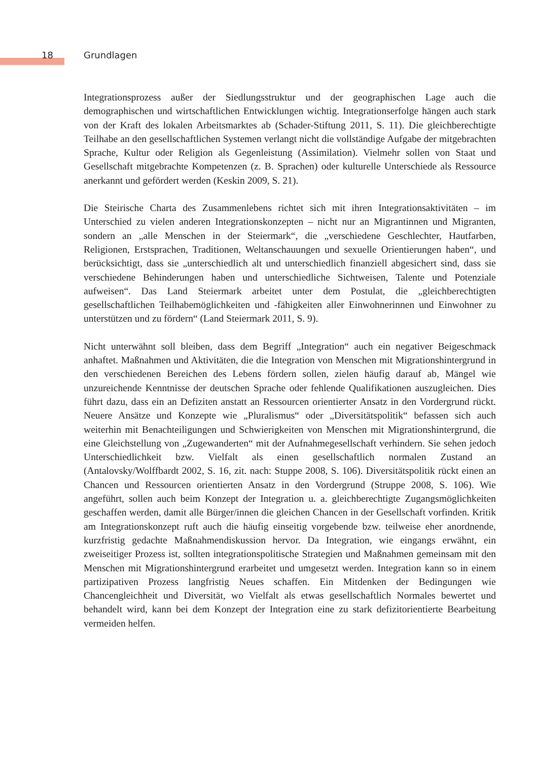18 Grundlagen
Integrationsprozess außer der Siedlungsstruktur und der geographischen Lage auch die demographischen und wirtschaftlichen Entwicklungen wichtig. Integrationserfolge hängen auch stark von der Kraft des lokalen Arbeitsmarktes ab (Schader-Stiftung 2011, S. 11). Die gleichberechtigte Teilhabe an den gesellschaftlichen Systemen verlangt nicht die vollständige Aufgabe der mitgebrachten Sprache, Kultur oder Religion als Gegenleistung (Assimilation). Vielmehr sollen von Staat und Gesellschaft mitgebrachte Kompetenzen (z. B. Sprachen) oder kulturelle Unterschiede als Ressource anerkannt und gefördert werden (Keskin 2009, S. 21).
Die Steirische Charta des Zusammenlebens richtet sich mit ihren Integrationsaktivitäten – im Unterschied zu vielen anderen Integrationskonzepten – nicht nur an Migrantinnen und Migranten, sondern an „alle Menschen in der Steiermark“, die „verschiedene Geschlechter, Hautfarben, Religionen, Erstsprachen, Traditionen, Weltanschauungen und sexuelle Orientierungen haben“, und berücksichtigt, dass sie „unterschiedlich alt und unterschiedlich finanziell abgesichert sind, dass sie verschiedene Behinderungen haben und unterschiedliche Sichtweisen, Talente und Potenziale aufweisen“. Das Land Steiermark arbeitet unter dem Postulat, die „gleichberechtigten gesellschaftlichen Teilhabemöglichkeiten und -fähigkeiten aller Einwohnerinnen und Einwohner zu unterstützen und zu fördern“ (Land Steiermark 2011, S. 9).
Nicht unterwähnt soll bleiben, dass dem Begriff „Integration“ auch ein negativer Beigeschmack anhaftet. Maßnahmen und Aktivitäten, die die Integration von Menschen mit Migrationshintergrund in den verschiedenen Bereichen des Lebens fördern sollen, zielen häufig darauf ab, Mängel wie unzureichende Kenntnisse der deutschen Sprache oder fehlende Qualifikationen auszugleichen. Dies führt dazu, dass ein an Defiziten anstatt an Ressourcen orientierter Ansatz in den Vordergrund rückt. Neuere Ansätze und Konzepte wie „Pluralismus“ oder „Diversitätspolitik“ befassen sich auch weiterhin mit Benachteiligungen und Schwierigkeiten von Menschen mit Migrationshintergrund, die eine Gleichstellung von „Zugewanderten“ mit der Aufnahmegesellschaft verhindern. Sie sehen jedoch Unterschiedlichkeit bzw. Vielfalt als einen gesellschaftlich normalen Zustand an (Antalovsky/Wolffbardt 2002, S. 16, zit. nach: Stuppe 2008, S. 106). Diversitätspolitik rückt einen an Chancen und Ressourcen orientierten Ansatz in den Vordergrund (Struppe 2008, S. 106). Wie angeführt, sollen auch beim Konzept der Integration u. a. gleichberechtigte Zugangsmöglichkeiten geschaffen werden, damit alle Bürger/innen die gleichen Chancen in der Gesellschaft vorfinden. Kritik am Integrationskonzept ruft auch die häufig einseitig vorgebende bzw. teilweise eher anordnende, kurzfristig gedachte Maßnahmendiskussion hervor. Da Integration, wie eingangs erwähnt, ein zweiseitiger Prozess ist, sollten integrationspolitische Strategien und Maßnahmen gemeinsam mit den Menschen mit Migrationshintergrund erarbeitet und umgesetzt werden. Integration kann so in einem partizipativen Prozess langfristig Neues schaffen. Ein Mitdenken der Bedingungen wie Chancengleichheit und Diversität, wo Vielfalt als etwas gesellschaftlich Normales bewertet und behandelt wird, kann bei dem Konzept der Integration eine zu stark defizitorientierte Bearbeitung vermeiden helfen.